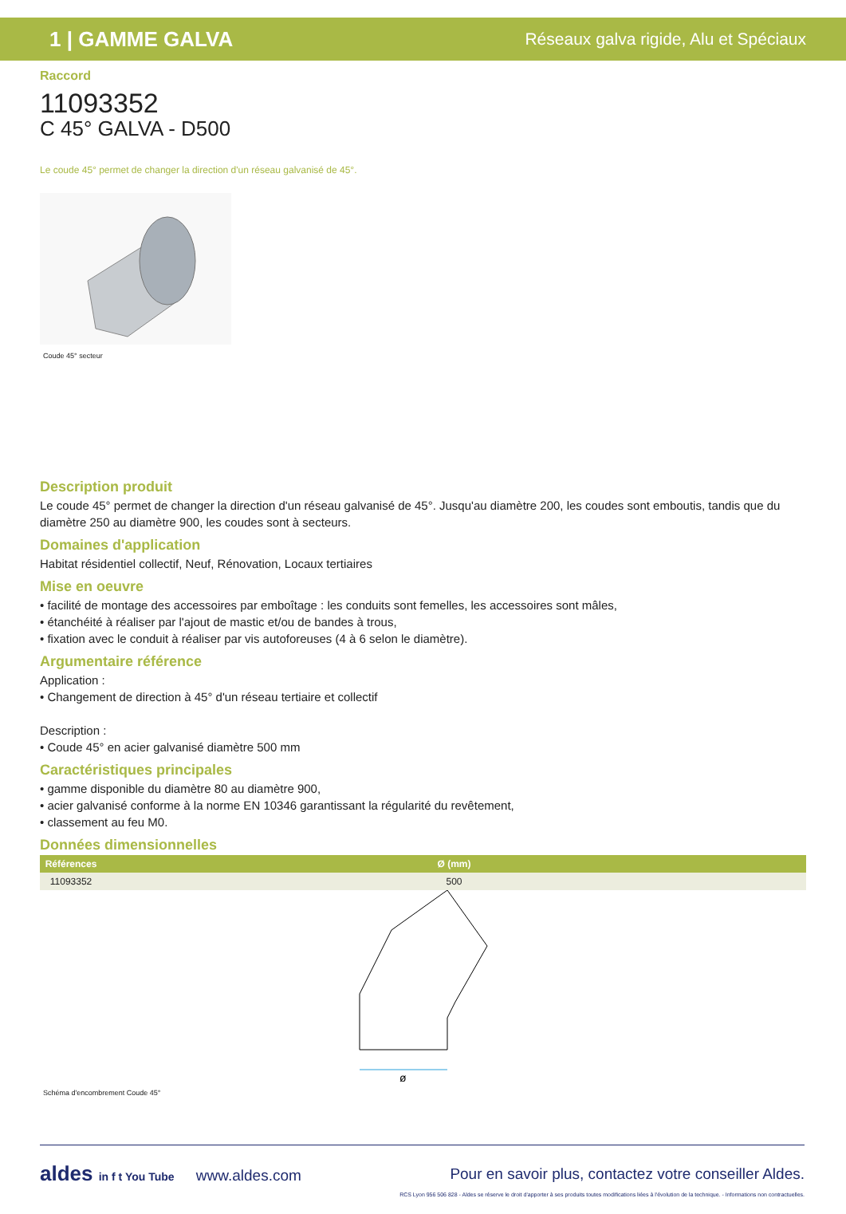1 | GAMME GALVA Réseaux galva rigide, Alu et Spéciaux
Raccord
11093352
C 45° GALVA - D500
Le coude 45° permet de changer la direction d'un réseau galvanisé de 45°.
Coude 45° secteur
Description produit
Le coude 45° permet de changer la direction d'un réseau galvanisé de 45°. Jusqu'au diamètre 200, les coudes sont emboutis, tandis que du diamètre 250 au diamètre 900, les coudes sont à secteurs.
Domaines d'application
Habitat résidentiel collectif, Neuf, Rénovation, Locaux tertiaires
Mise en oeuvre
• facilité de montage des accessoires par emboîtage : les conduits sont femelles, les accessoires sont mâles,
• étanchéité à réaliser par l'ajout de mastic et/ou de bandes à trous,
• fixation avec le conduit à réaliser par vis autoforeuses (4 à 6 selon le diamètre).
Argumentaire référence
Application :
• Changement de direction à 45° d'un réseau tertiaire et collectif
Description :
• Coude 45° en acier galvanisé diamètre 500 mm
Caractéristiques principales
• gamme disponible du diamètre 80 au diamètre 900,
• acier galvanisé conforme à la norme EN 10346 garantissant la régularité du revêtement,
• classement au feu M0.
Données dimensionnelles
| Références | Ø (mm) |
| --- | --- |
| 11093352 | 500 |
ø
Schéma d'encombrement Coude 45°
aldes in f t You Tube www.aldes.com Pour en savoir plus, contactez votre conseiller Aldes.
RCS Lyon 956 506 828 - Aldes se réserve le droit d'apporter à ses produits toutes modifications liées à l'évolution de la technique. - Informations non contractuelles.